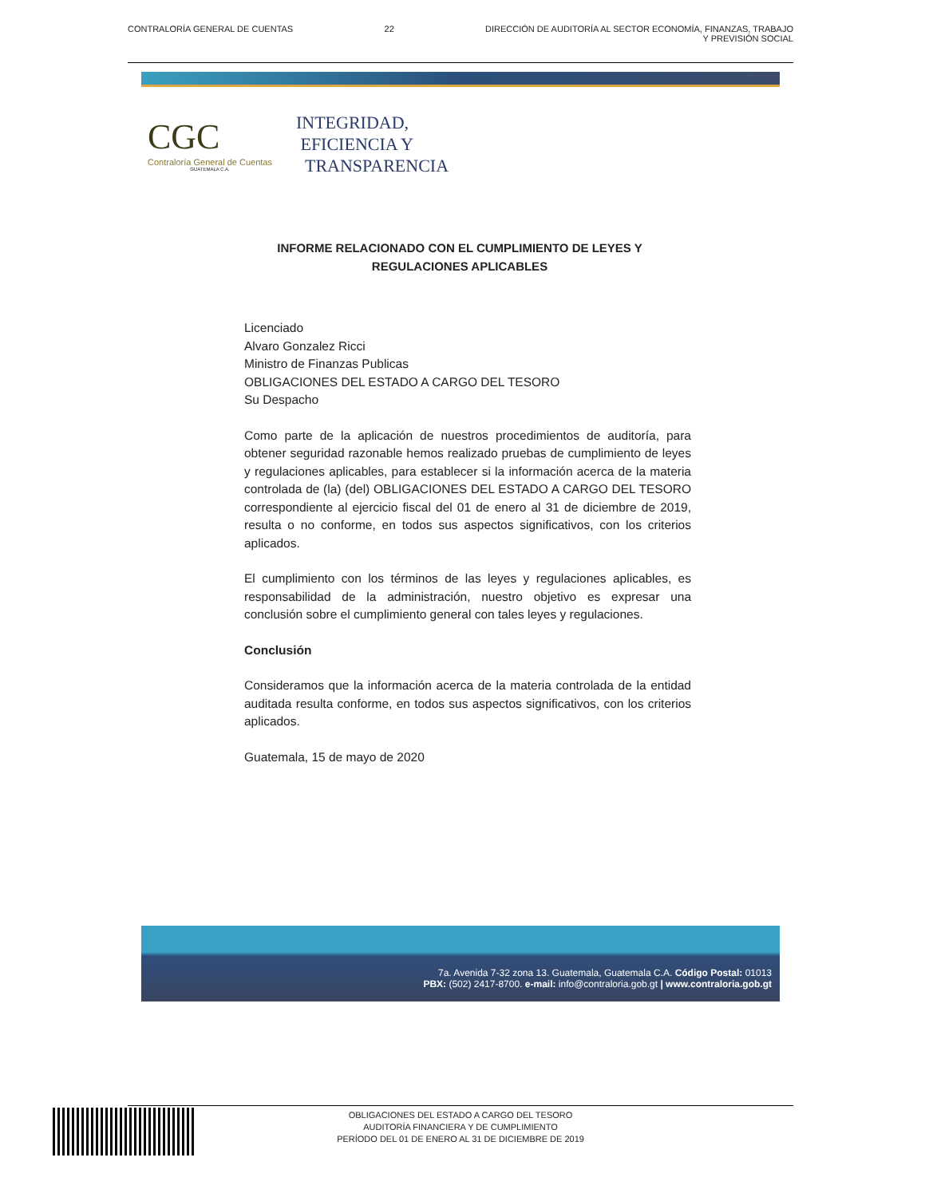CONTRALORÍA GENERAL DE CUENTAS 22 DIRECCIÓN DE AUDITORÍA AL SECTOR ECONOMÍA, FINANZAS, TRABAJO
Y PREVISIÓN SOCIAL
CGC
Contraloría General de Cuentas
GUATEMALA C.A.
INTEGRIDAD,
EFICIENCIA Y
TRANSPARENCIA
INFORME RELACIONADO CON EL CUMPLIMIENTO DE LEYES Y
REGULACIONES APLICABLES
Licenciado
Alvaro Gonzalez Ricci
Ministro de Finanzas Publicas
OBLIGACIONES DEL ESTADO A CARGO DEL TESORO
Su Despacho
Como parte de la aplicación de nuestros procedimientos de auditoría, para obtener seguridad razonable hemos realizado pruebas de cumplimiento de leyes y regulaciones aplicables, para establecer si la información acerca de la materia controlada de (la) (del) OBLIGACIONES DEL ESTADO A CARGO DEL TESORO correspondiente al ejercicio fiscal del 01 de enero al 31 de diciembre de 2019, resulta o no conforme, en todos sus aspectos significativos, con los criterios aplicados.
El cumplimiento con los términos de las leyes y regulaciones aplicables, es responsabilidad de la administración, nuestro objetivo es expresar una conclusión sobre el cumplimiento general con tales leyes y regulaciones.
Conclusión
Consideramos que la información acerca de la materia controlada de la entidad auditada resulta conforme, en todos sus aspectos significativos, con los criterios aplicados.
Guatemala, 15 de mayo de 2020
7a. Avenida 7-32 zona 13. Guatemala, Guatemala C.A. Código Postal: 01013
PBX: (502) 2417-8700. e-mail: info@contraloria.gob.gt | www.contraloria.gob.gt
OBLIGACIONES DEL ESTADO A CARGO DEL TESORO
AUDITORÍA FINANCIERA Y DE CUMPLIMIENTO
PERÍODO DEL 01 DE ENERO AL 31 DE DICIEMBRE DE 2019